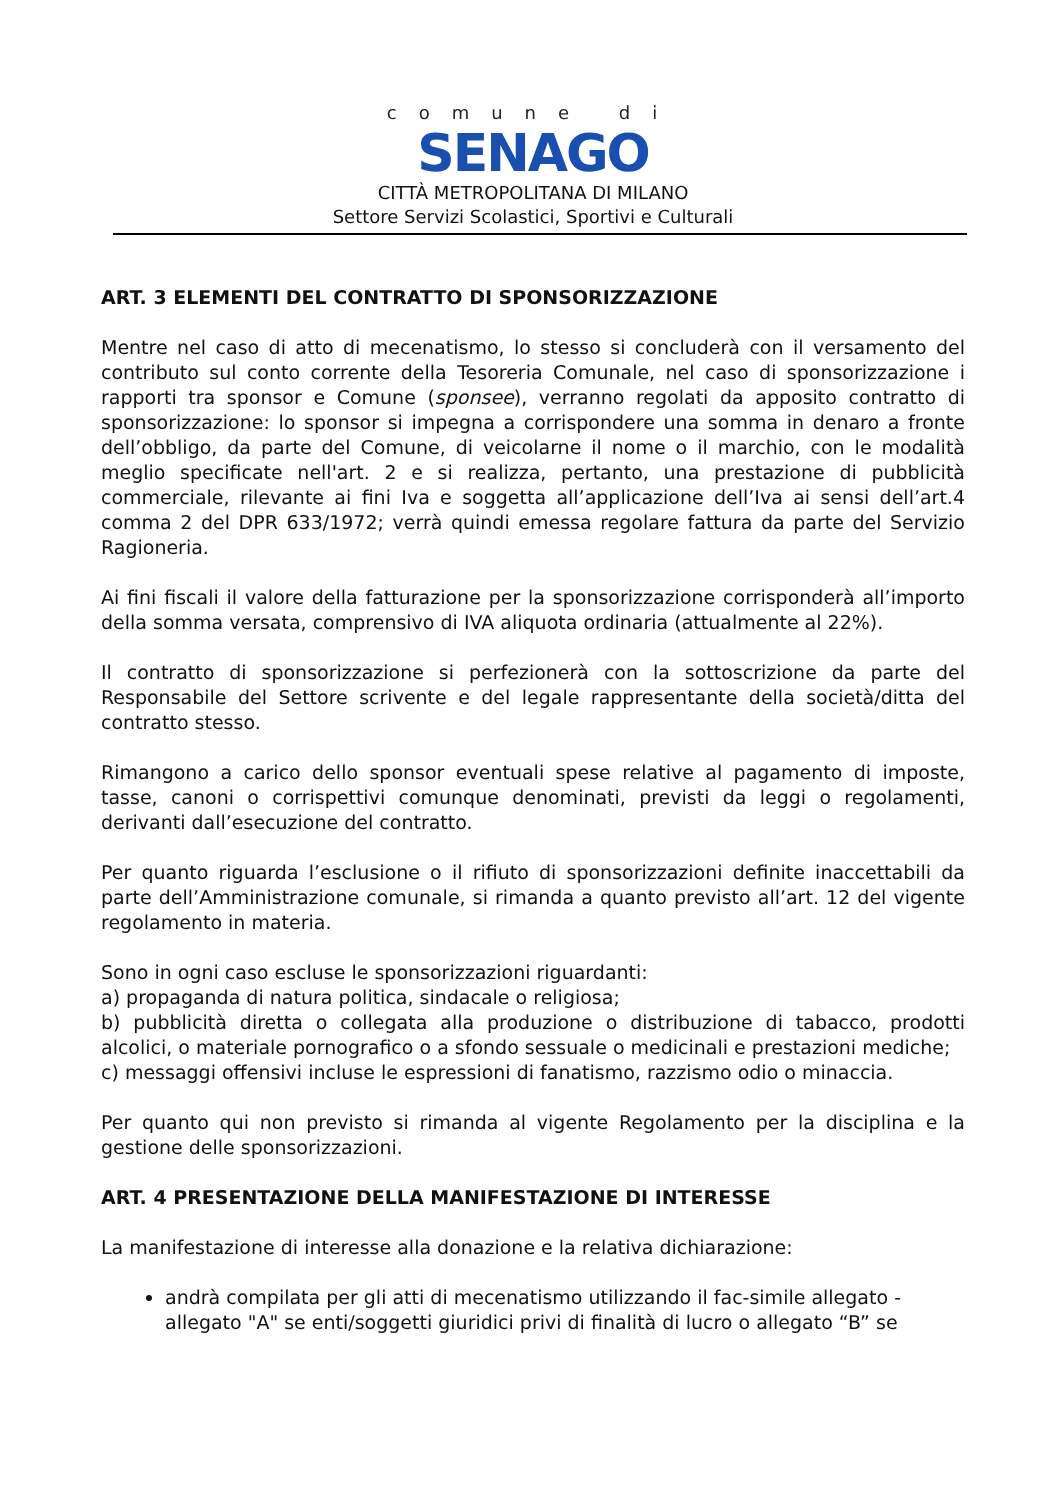comune di
SENAGO
CITTÀ METROPOLITANA DI MILANO
Settore Servizi Scolastici, Sportivi e Culturali
ART. 3 ELEMENTI DEL CONTRATTO DI SPONSORIZZAZIONE
Mentre nel caso di atto di mecenatismo, lo stesso si concluderà con il versamento del contributo sul conto corrente della Tesoreria Comunale, nel caso di sponsorizzazione i rapporti tra sponsor e Comune (sponsee), verranno regolati da apposito contratto di sponsorizzazione: lo sponsor si impegna a corrispondere una somma in denaro a fronte dell’obbligo, da parte del Comune, di veicolarne il nome o il marchio, con le modalità meglio specificate nell'art. 2 e si realizza, pertanto, una prestazione di pubblicità commerciale, rilevante ai fini Iva e soggetta all’applicazione dell’Iva ai sensi dell’art.4 comma 2 del DPR 633/1972; verrà quindi emessa regolare fattura da parte del Servizio Ragioneria.
Ai fini fiscali il valore della fatturazione per la sponsorizzazione corrisponderà all’importo della somma versata, comprensivo di IVA aliquota ordinaria (attualmente al 22%).
Il contratto di sponsorizzazione si perfezionerà con la sottoscrizione da parte del Responsabile del Settore scrivente e del legale rappresentante della società/ditta del contratto stesso.
Rimangono a carico dello sponsor eventuali spese relative al pagamento di imposte, tasse, canoni o corrispettivi comunque denominati, previsti da leggi o regolamenti, derivanti dall’esecuzione del contratto.
Per quanto riguarda l’esclusione o il rifiuto di sponsorizzazioni definite inaccettabili da parte dell’Amministrazione comunale, si rimanda a quanto previsto all’art. 12 del vigente regolamento in materia.
Sono in ogni caso escluse le sponsorizzazioni riguardanti:
a) propaganda di natura politica, sindacale o religiosa;
b) pubblicità diretta o collegata alla produzione o distribuzione di tabacco, prodotti alcolici, o materiale pornografico o a sfondo sessuale o medicinali e prestazioni mediche;
c) messaggi offensivi incluse le espressioni di fanatismo, razzismo odio o minaccia.
Per quanto qui non previsto si rimanda al vigente Regolamento per la disciplina e la gestione delle sponsorizzazioni.
ART. 4 PRESENTAZIONE DELLA MANIFESTAZIONE DI INTERESSE
La manifestazione di interesse alla donazione e la relativa dichiarazione:
andrà compilata per gli atti di mecenatismo utilizzando il fac-simile allegato - allegato "A" se enti/soggetti giuridici privi di finalità di lucro o allegato “B” se